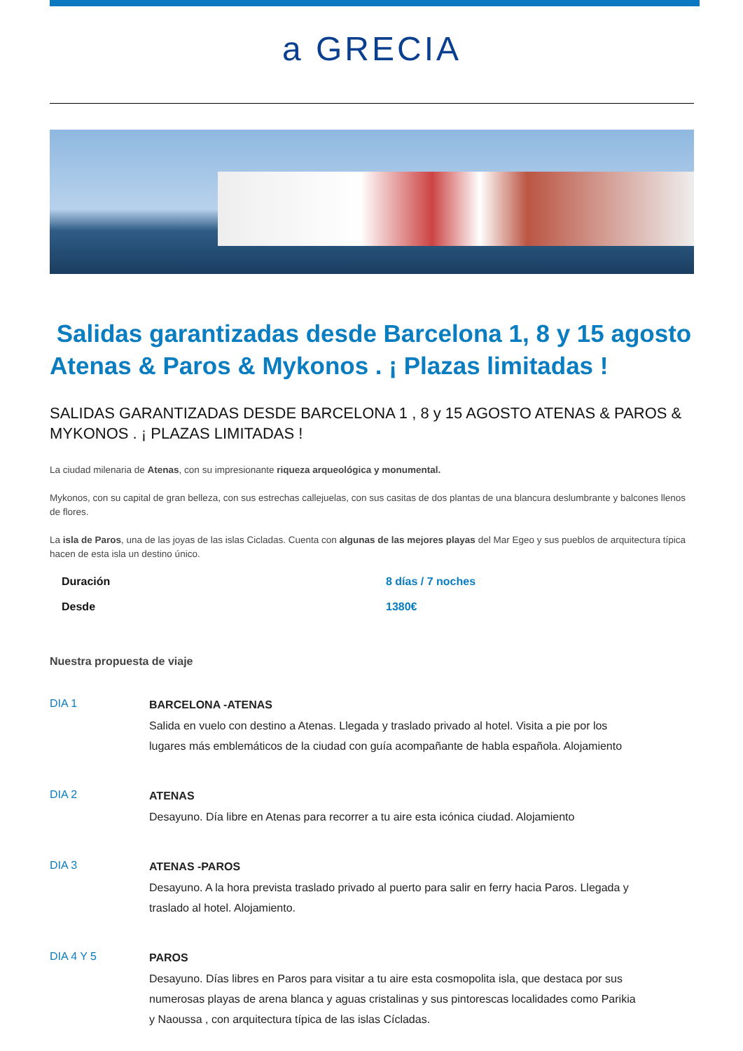a GRECIA
Salidas garantizadas desde Barcelona 1, 8 y 15 agosto Atenas & Paros & Mykonos . ¡ Plazas limitadas !
SALIDAS GARANTIZADAS DESDE BARCELONA 1 , 8 y 15 AGOSTO ATENAS & PAROS & MYKONOS . ¡ PLAZAS LIMITADAS !
La ciudad milenaria de Atenas, con su impresionante riqueza arqueológica y monumental.
Mykonos, con su capital de gran belleza, con sus estrechas callejuelas, con sus casitas de dos plantas de una blancura deslumbrante y balcones llenos de flores.
La isla de Paros, una de las joyas de las islas Cicladas. Cuenta con algunas de las mejores playas del Mar Egeo y sus pueblos de arquitectura típica hacen de esta isla un destino único.
Duración 8 días / 7 noches
Desde 1380€
Nuestra propuesta de viaje
DIA 1
BARCELONA -ATENAS
Salida en vuelo con destino a Atenas. Llegada y traslado privado al hotel. Visita a pie por los lugares más emblemáticos de la ciudad con guía acompañante de habla española. Alojamiento
DIA 2
ATENAS
Desayuno. Día libre en Atenas para recorrer a tu aire esta icónica ciudad. Alojamiento
DIA 3
ATENAS -PAROS
Desayuno. A la hora prevista traslado privado al puerto para salir en ferry hacia Paros. Llegada y traslado al hotel. Alojamiento.
DIA 4 Y 5
PAROS
Desayuno. Días libres en Paros para visitar a tu aire esta cosmopolita isla, que destaca por sus numerosas playas de arena blanca y aguas cristalinas y sus pintorescas localidades como Parikia y Naoussa , con arquitectura típica de las islas Cícladas.